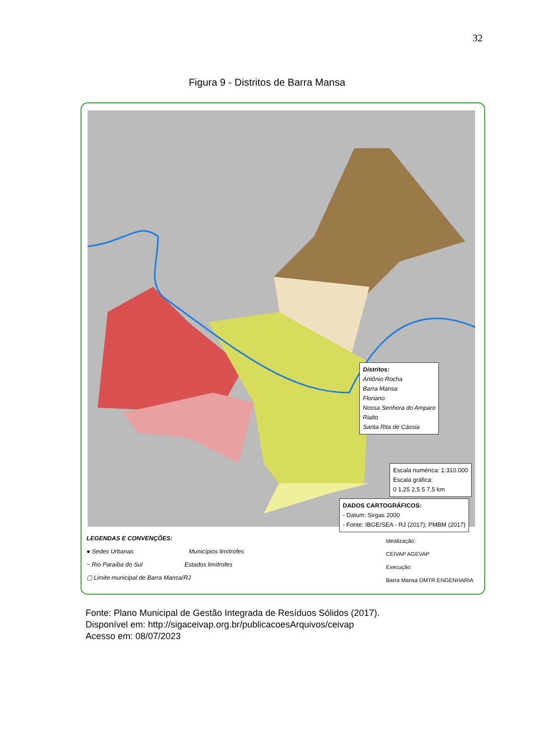32
Figura 9 - Distritos de Barra Mansa
Distritos:
Antônio Rocha
Barra Mansa
Floriano
Nossa Senhora do Amparo
Rialto
Santa Rita de Cássia
Escala numérica: 1:310.000
Escala gráfica:
0 1,25 2,5 5 7,5 km
DADOS CARTOGRÁFICOS:
- Datum: Sirgas 2000
- Fonte: IBGE/SEA - RJ (2017); PMBM (2017)
LEGENDAS E CONVENÇÕES:
● Sedes Urbanas Municípios limítrofes
~ Rio Paraíba do Sul Estados limítrofes
▢ Limite municipal de Barra Mansa/RJ
Idealização:
CEIVAP AGEVAP
Execução:
Barra Mansa DMTR ENGENHARIA
Fonte: Plano Municipal de Gestão Integrada de Resíduos Sólidos (2017).
Disponível em: http://sigaceivap.org.br/publicacoesArquivos/ceivap
Acesso em: 08/07/2023